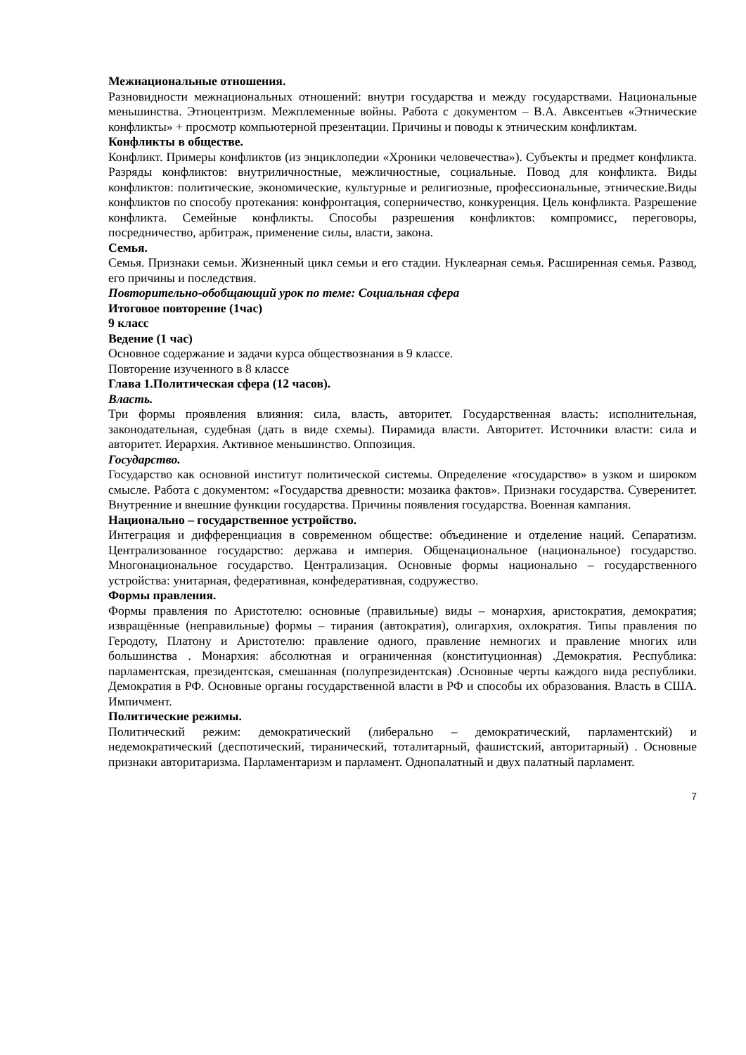Межнациональные отношения.
Разновидности межнациональных отношений: внутри государства и между государствами. Национальные меньшинства. Этноцентризм. Межплеменные войны. Работа с документом – В.А. Авксентьев «Этнические конфликты» + просмотр компьютерной презентации. Причины и поводы к этническим конфликтам.
Конфликты в обществе.
Конфликт. Примеры конфликтов (из энциклопедии «Хроники человечества»). Субъекты и предмет конфликта. Разряды конфликтов: внутриличностные, межличностные, социальные. Повод для конфликта. Виды конфликтов: политические, экономические, культурные и религиозные, профессиональные, этнические.Виды конфликтов по способу протекания: конфронтация, соперничество, конкуренция. Цель конфликта. Разрешение конфликта. Семейные конфликты. Способы разрешения конфликтов: компромисс, переговоры, посредничество, арбитраж, применение силы, власти, закона.
Семья.
Семья. Признаки семьи. Жизненный цикл семьи и его стадии. Нуклеарная семья. Расширенная семья. Развод, его причины и последствия.
Повторительно-обобщающий урок по теме: Социальная сфера
Итоговое повторение (1час)
9 класс
Ведение (1 час)
Основное содержание и задачи курса обществознания в 9 классе.
Повторение изученного в 8 классе
Глава 1.Политическая сфера (12 часов).
Власть.
Три формы проявления влияния: сила, власть, авторитет. Государственная власть: исполнительная, законодательная, судебная (дать в виде схемы). Пирамида власти. Авторитет. Источники власти: сила и авторитет. Иерархия. Активное меньшинство. Оппозиция.
Государство.
Государство как основной институт политической системы. Определение «государство» в узком и широком смысле. Работа с документом: «Государства древности: мозаика фактов». Признаки государства. Суверенитет. Внутренние и внешние функции государства. Причины появления государства. Военная кампания.
Национально – государственное устройство.
Интеграция и дифференциация в современном обществе: объединение и отделение наций. Сепаратизм. Централизованное государство: держава и империя. Общенациональное (национальное) государство. Многонациональное государство. Централизация. Основные формы национально – государственного устройства: унитарная, федеративная, конфедеративная, содружество.
Формы правления.
Формы правления по Аристотелю: основные (правильные) виды – монархия, аристократия, демократия; извращённые (неправильные) формы – тирания (автократия), олигархия, охлократия. Типы правления по Геродоту, Платону и Аристотелю: правление одного, правление немногих и правление многих или большинства . Монархия: абсолютная и ограниченная (конституционная) .Демократия. Республика: парламентская, президентская, смешанная (полупрезидентская) .Основные черты каждого вида республики. Демократия в РФ. Основные органы государственной власти в РФ и способы их образования. Власть в США. Импичмент.
Политические режимы.
Политический режим: демократический (либерально – демократический, парламентский) и недемократический (деспотический, тиранический, тоталитарный, фашистский, авторитарный) . Основные признаки авторитаризма. Парламентаризм и парламент. Однопалатный и двух палатный парламент.
7